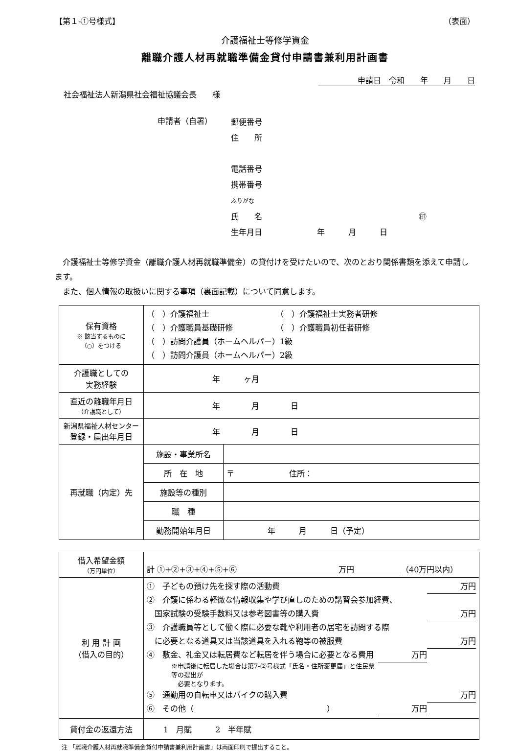【第１-①号様式】 （表面）
介護福祉士等修学資金
離職介護人材再就職準備金貸付申請書兼利用計画書
申請日　令和　　年　　月　　日
社会福祉法人新潟県社会福祉協議会長　　様
申請者（自署）
郵便番号
住　　所
電話番号
携帯番号
ふりがな
氏　　名　　　　　　　　　　　　　　　　　　　　㊞
生年月日　　　　　　　年　　　月　　　日
介護福祉士等修学資金（離職介護人材再就職準備金）の貸付けを受けたいので、次のとおり関係書類を添えて申請します。
　また、個人情報の取扱いに関する事項（裏面記載）について同意します。
| 保有資格 ※ 該当するものに （○）をつける | （ ）介護福祉士 （ ）介護福祉士実務者研修 （ ）介護職員基礎研修 （ ）介護職員初任者研修 （ ）訪問介護員（ホームヘルパー）1級 （ ）訪問介護員（ホームヘルパー）2級 | |
| 介護職としての 実務経験 | 年 ヶ月 | |
| 直近の離職年月日 （介護職として） | 年 月 日 | |
| 新潟県福祉人材センター 登録・届出年月日 | 年 月 日 | |
| 再就職（内定）先 | 施設・事業所名 | |
| | 所 在 地 | 〒 住所： |
| | 施設等の種別 | |
| | 職 種 | |
| | 勤務開始年月日 | 年 月 日（予定） |
| 借入希望金額 （万円単位） | 計 ①+②+③+④+⑤+⑥ 万円 （40万円以内） |
| 利 用 計 画 （借入の目的） | ① 子どもの預け先を探す際の活動費 万円 ② 介護に係わる軽微な情報収集や学び直しのための講習会参加経費、 国家試験の受験手数料又は参考図書等の購入費 万円 ③ 介護職員等として働く際に必要な靴や利用者の居宅を訪問する際 に必要となる道具又は当該道具を入れる鞄等の被服費 万円 ④ 敷金、礼金又は転居費など転居を伴う場合に必要となる費用 万円 ※申請後に転居した場合は第7-②号様式「氏名・住所変更届」と住民票等の提出が 必要となります。 ⑤ 通勤用の自転車又はバイクの購入費 万円 ⑥ その他（ ） 万円 |
| 貸付金の返還方法 | 1 月賦 2 半年賦 |
注 「離職介護人材再就職準備金貸付申請書兼利用計画書」は両面印刷で提出すること。